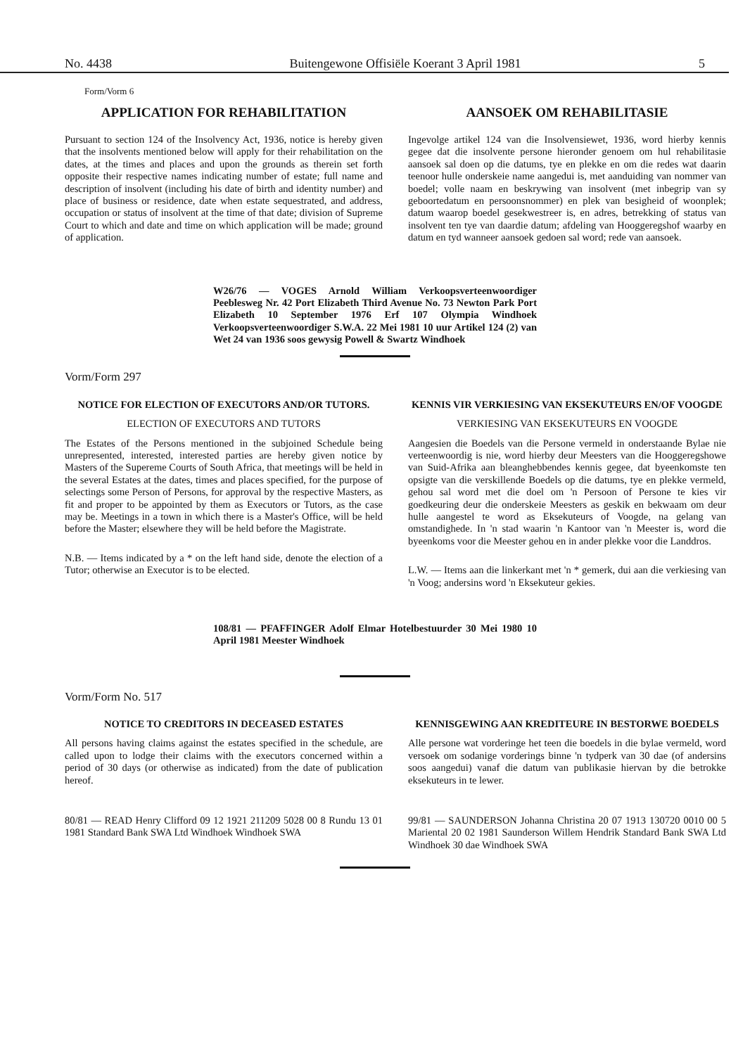No. 4438 Buitengewone Offisiële Koerant 3 April 1981 5
Form/Vorm 6
APPLICATION FOR REHABILITATION
Pursuant to section 124 of the Insolvency Act, 1936, notice is hereby given that the insolvents mentioned below will apply for their rehabilitation on the dates, at the times and places and upon the grounds as therein set forth opposite their respective names indicating number of estate; full name and description of insolvent (including his date of birth and identity number) and place of business or residence, date when estate sequestrated, and address, occupation or status of insolvent at the time of that date; division of Supreme Court to which and date and time on which application will be made; ground of application.
AANSOEK OM REHABILITASIE
Ingevolge artikel 124 van die Insolvensiewet, 1936, word hierby kennis gegee dat die insolvente persone hieronder genoem om hul rehabilitasie aansoek sal doen op die datums, tye en plekke en om die redes wat daarin teenoor hulle onderskeie name aangedui is, met aanduiding van nommer van boedel; volle naam en beskrywing van insolvent (met inbegrip van sy geboortedatum en persoonsnommer) en plek van besigheid of woonplek; datum waarop boedel gesekwestreer is, en adres, betrekking of status van insolvent ten tye van daardie datum; afdeling van Hooggeregshof waarby en datum en tyd wanneer aansoek gedoen sal word; rede van aansoek.
W26/76 — VOGES Arnold William Verkoopsverteenwoordiger Peeblesweg Nr. 42 Port Elizabeth Third Avenue No. 73 Newton Park Port Elizabeth 10 September 1976 Erf 107 Olympia Windhoek Verkoopsverteenwoordiger S.W.A. 22 Mei 1981 10 uur Artikel 124 (2) van Wet 24 van 1936 soos gewysig Powell & Swartz Windhoek
Vorm/Form 297
NOTICE FOR ELECTION OF EXECUTORS AND/OR TUTORS.
ELECTION OF EXECUTORS AND TUTORS
The Estates of the Persons mentioned in the subjoined Schedule being unrepresented, interested, interested parties are hereby given notice by Masters of the Supereme Courts of South Africa, that meetings will be held in the several Estates at the dates, times and places specified, for the purpose of selectings some Person of Persons, for approval by the respective Masters, as fit and proper to be appointed by them as Executors or Tutors, as the case may be. Meetings in a town in which there is a Master's Office, will be held before the Master; elsewhere they will be held before the Magistrate.
N.B. — Items indicated by a * on the left hand side, denote the election of a Tutor; otherwise an Executor is to be elected.
KENNIS VIR VERKIESING VAN EKSEKUTEURS EN/OF VOOGDE
VERKIESING VAN EKSEKUTEURS EN VOOGDE
Aangesien die Boedels van die Persone vermeld in onderstaande Bylae nie verteenwoordig is nie, word hierby deur Meesters van die Hooggeregshowe van Suid-Afrika aan bleanghebbendes kennis gegee, dat byeenkomste ten opsigte van die verskillende Boedels op die datums, tye en plekke vermeld, gehou sal word met die doel om 'n Persoon of Persone te kies vir goedkeuring deur die onderskeie Meesters as geskik en bekwaam om deur hulle aangestel te word as Eksekuteurs of Voogde, na gelang van omstandighede. In 'n stad waarin 'n Kantoor van 'n Meester is, word die byeenkoms voor die Meester gehou en in ander plekke voor die Landdros.
L.W. — Items aan die linkerkant met 'n * gemerk, dui aan die verkiesing van 'n Voog; andersins word 'n Eksekuteur gekies.
108/81 — PFAFFINGER Adolf Elmar Hotelbestuurder 30 Mei 1980 10 April 1981 Meester Windhoek
Vorm/Form No. 517
NOTICE TO CREDITORS IN DECEASED ESTATES
All persons having claims against the estates specified in the schedule, are called upon to lodge their claims with the executors concerned within a period of 30 days (or otherwise as indicated) from the date of publication hereof.
80/81 — READ Henry Clifford 09 12 1921 211209 5028 00 8 Rundu 13 01 1981 Standard Bank SWA Ltd Windhoek Windhoek SWA
KENNISGEWING AAN KREDITEURE IN BESTORWE BOEDELS
Alle persone wat vorderinge het teen die boedels in die bylae vermeld, word versoek om sodanige vorderings binne 'n tydperk van 30 dae (of andersins soos aangedui) vanaf die datum van publikasie hiervan by die betrokke eksekuteurs in te lewer.
99/81 — SAUNDERSON Johanna Christina 20 07 1913 130720 0010 00 5 Mariental 20 02 1981 Saunderson Willem Hendrik Standard Bank SWA Ltd Windhoek 30 dae Windhoek SWA